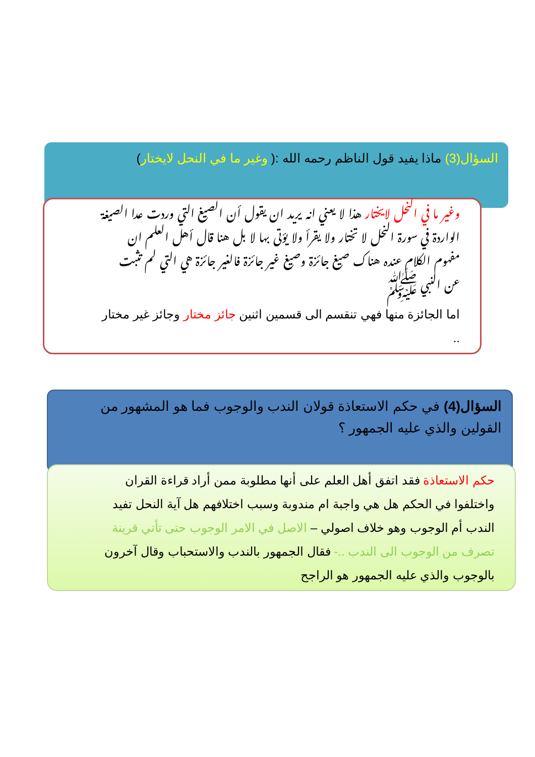السؤال(3) ماذا يفيد قول الناظم رحمه الله :( وغير ما في النحل لايختار)
وغير ما في النحل لايختار هذا لا يعني انه يريد ان يقول أن الصيغ التي وردت عدا الصيغة الواردة في سورة النحل لا تختار ولا يقرأ ولا يؤتى بها لا بل هنا قال أهل العلم ان مفهوم الكلام عنده هناك صيغ جائزة وصيغ غير جائزة فالغير جائزة هي التي لم تثبت عن النبي ﷺ
اما الجائزة منها فهي تنقسم الى قسمين اثنين جائز مختار وجائز غير مختار ..
السؤال(4) في حكم الاستعاذة قولان الندب والوجوب فما هو المشهور من القولين والذي عليه الجمهور ؟
حكم الاستعاذة فقد اتفق أهل العلم على أنها مطلوبة ممن أراد قراءة القران واختلفوا في الحكم هل هي واجبة ام مندوبة وسبب اختلافهم هل آية النحل تفيد الندب أم الوجوب وهو خلاف اصولي – الاصل في الامر الوجوب حتى تأتي قرينة تصرف من الوجوب الى الندب ..- فقال الجمهور بالندب والاستحباب وقال آخرون بالوجوب والذي عليه الجمهور هو الراجح